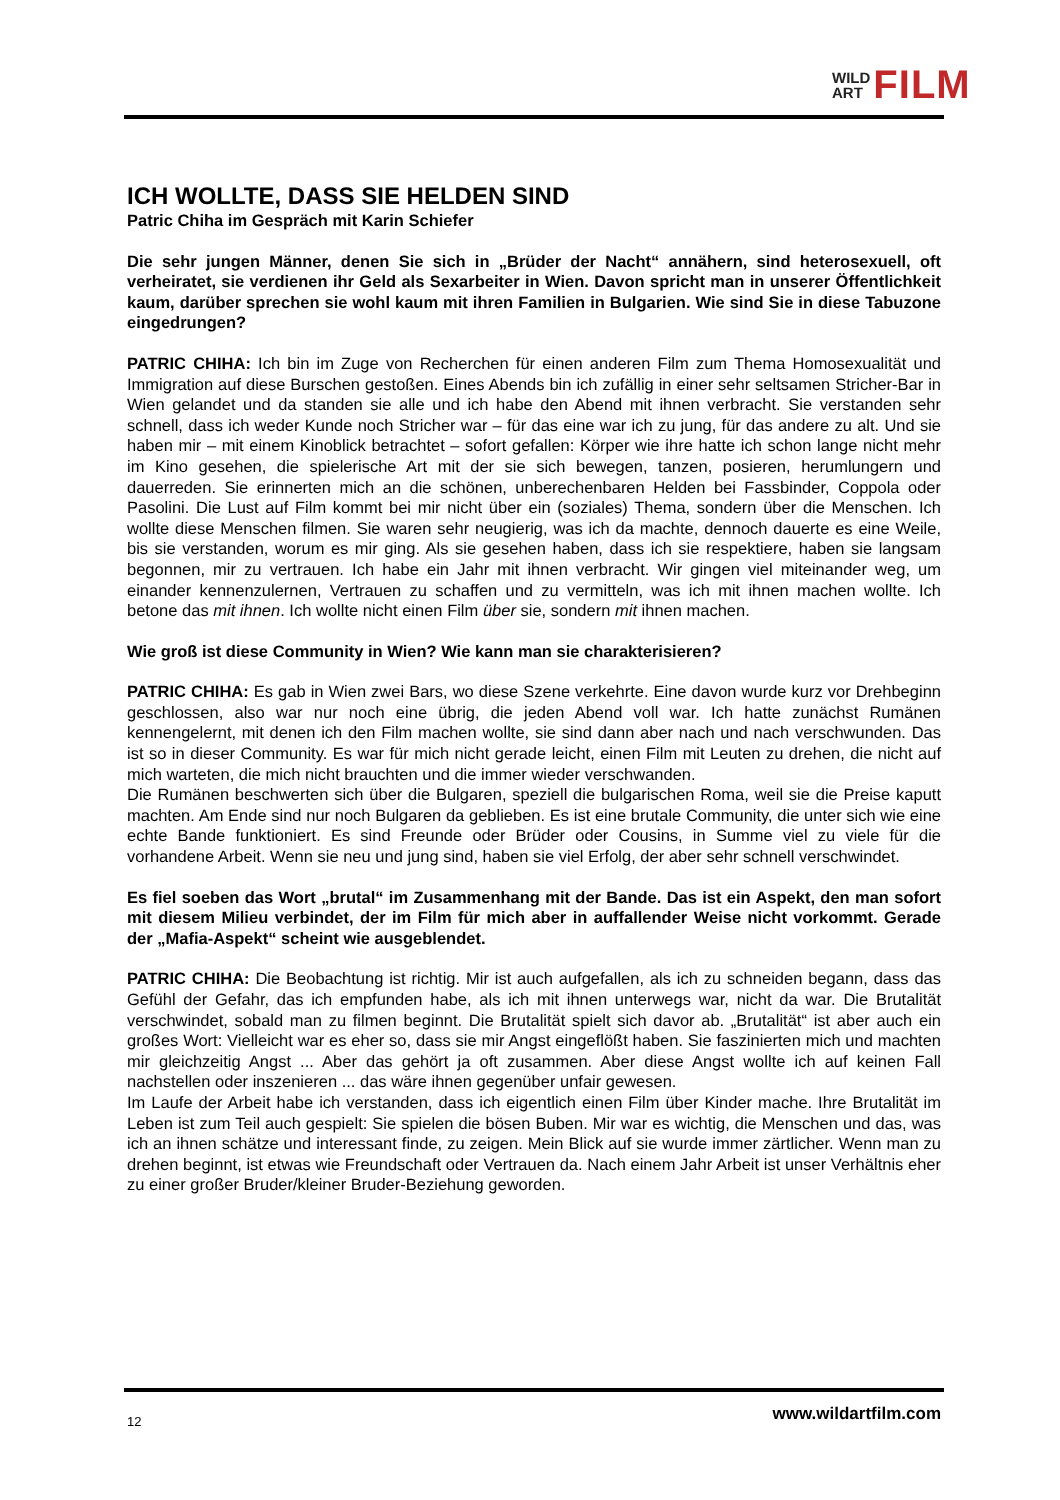WILD
ART
FILM
ICH WOLLTE, DASS SIE HELDEN SIND
Patric Chiha im Gespräch mit Karin Schiefer
Die sehr jungen Männer, denen Sie sich in „Brüder der Nacht“ annähern, sind heterosexuell, oft verheiratet, sie verdienen ihr Geld als Sexarbeiter in Wien. Davon spricht man in unserer Öffentlichkeit kaum, darüber sprechen sie wohl kaum mit ihren Familien in Bulgarien. Wie sind Sie in diese Tabuzone eingedrungen?
PATRIC CHIHA: Ich bin im Zuge von Recherchen für einen anderen Film zum Thema Homosexualität und Immigration auf diese Burschen gestoßen. Eines Abends bin ich zufällig in einer sehr seltsamen Stricher-Bar in Wien gelandet und da standen sie alle und ich habe den Abend mit ihnen verbracht. Sie verstanden sehr schnell, dass ich weder Kunde noch Stricher war – für das eine war ich zu jung, für das andere zu alt. Und sie haben mir – mit einem Kinoblick betrachtet – sofort gefallen: Körper wie ihre hatte ich schon lange nicht mehr im Kino gesehen, die spielerische Art mit der sie sich bewegen, tanzen, posieren, herumlungern und dauerreden. Sie erinnerten mich an die schönen, unberechenbaren Helden bei Fassbinder, Coppola oder Pasolini. Die Lust auf Film kommt bei mir nicht über ein (soziales) Thema, sondern über die Menschen. Ich wollte diese Menschen filmen. Sie waren sehr neugierig, was ich da machte, dennoch dauerte es eine Weile, bis sie verstanden, worum es mir ging. Als sie gesehen haben, dass ich sie respektiere, haben sie langsam begonnen, mir zu vertrauen. Ich habe ein Jahr mit ihnen verbracht. Wir gingen viel miteinander weg, um einander kennenzulernen, Vertrauen zu schaffen und zu vermitteln, was ich mit ihnen machen wollte. Ich betone das mit ihnen. Ich wollte nicht einen Film über sie, sondern mit ihnen machen.
Wie groß ist diese Community in Wien? Wie kann man sie charakterisieren?
PATRIC CHIHA: Es gab in Wien zwei Bars, wo diese Szene verkehrte. Eine davon wurde kurz vor Drehbeginn geschlossen, also war nur noch eine übrig, die jeden Abend voll war. Ich hatte zunächst Rumänen kennengelernt, mit denen ich den Film machen wollte, sie sind dann aber nach und nach verschwunden. Das ist so in dieser Community. Es war für mich nicht gerade leicht, einen Film mit Leuten zu drehen, die nicht auf mich warteten, die mich nicht brauchten und die immer wieder verschwanden.
Die Rumänen beschwerten sich über die Bulgaren, speziell die bulgarischen Roma, weil sie die Preise kaputt machten. Am Ende sind nur noch Bulgaren da geblieben. Es ist eine brutale Community, die unter sich wie eine echte Bande funktioniert. Es sind Freunde oder Brüder oder Cousins, in Summe viel zu viele für die vorhandene Arbeit. Wenn sie neu und jung sind, haben sie viel Erfolg, der aber sehr schnell verschwindet.
Es fiel soeben das Wort „brutal“ im Zusammenhang mit der Bande. Das ist ein Aspekt, den man sofort mit diesem Milieu verbindet, der im Film für mich aber in auffallender Weise nicht vorkommt. Gerade der „Mafia-Aspekt“ scheint wie ausgeblendet.
PATRIC CHIHA: Die Beobachtung ist richtig. Mir ist auch aufgefallen, als ich zu schneiden begann, dass das Gefühl der Gefahr, das ich empfunden habe, als ich mit ihnen unterwegs war, nicht da war. Die Brutalität verschwindet, sobald man zu filmen beginnt. Die Brutalität spielt sich davor ab. „Brutalität“ ist aber auch ein großes Wort: Vielleicht war es eher so, dass sie mir Angst eingeflößt haben. Sie faszinierten mich und machten mir gleichzeitig Angst ... Aber das gehört ja oft zusammen. Aber diese Angst wollte ich auf keinen Fall nachstellen oder inszenieren ... das wäre ihnen gegenüber unfair gewesen.
Im Laufe der Arbeit habe ich verstanden, dass ich eigentlich einen Film über Kinder mache. Ihre Brutalität im Leben ist zum Teil auch gespielt: Sie spielen die bösen Buben. Mir war es wichtig, die Menschen und das, was ich an ihnen schätze und interessant finde, zu zeigen. Mein Blick auf sie wurde immer zärtlicher. Wenn man zu drehen beginnt, ist etwas wie Freundschaft oder Vertrauen da. Nach einem Jahr Arbeit ist unser Verhältnis eher zu einer großer Bruder/kleiner Bruder-Beziehung geworden.
12 www.wildartfilm.com